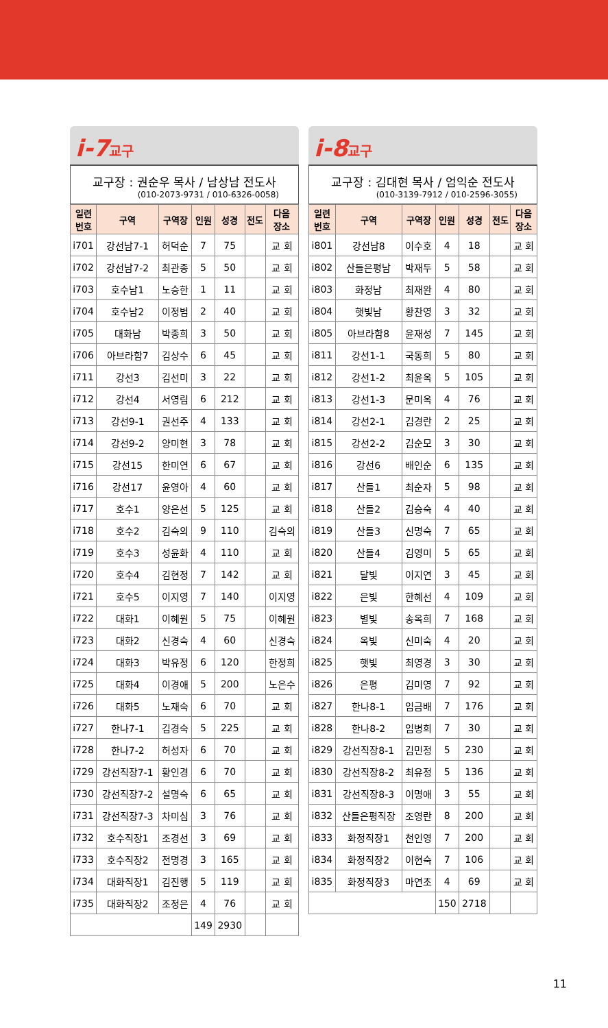i-7교구
교구장 : 권순우 목사 / 남상남 전도사
(010-2073-9731 / 010-6326-0058)
| 일련 번호 | 구역 | 구역장 | 인원 | 성경 | 전도 | 다음 장소 |
| --- | --- | --- | --- | --- | --- | --- |
| i701 | 강선남7-1 | 허덕순 | 7 | 75 | | 교 회 |
| i702 | 강선남7-2 | 최관종 | 5 | 50 | | 교 회 |
| i703 | 호수남1 | 노승한 | 1 | 11 | | 교 회 |
| i704 | 호수남2 | 이정범 | 2 | 40 | | 교 회 |
| i705 | 대화남 | 박종희 | 3 | 50 | | 교 회 |
| i706 | 아브라함7 | 김상수 | 6 | 45 | | 교 회 |
| i711 | 강선3 | 김선미 | 3 | 22 | | 교 회 |
| i712 | 강선4 | 서영림 | 6 | 212 | | 교 회 |
| i713 | 강선9-1 | 권선주 | 4 | 133 | | 교 회 |
| i714 | 강선9-2 | 양미현 | 3 | 78 | | 교 회 |
| i715 | 강선15 | 한미연 | 6 | 67 | | 교 회 |
| i716 | 강선17 | 윤영아 | 4 | 60 | | 교 회 |
| i717 | 호수1 | 양은선 | 5 | 125 | | 교 회 |
| i718 | 호수2 | 김숙의 | 9 | 110 | | 김숙의 |
| i719 | 호수3 | 성윤화 | 4 | 110 | | 교 회 |
| i720 | 호수4 | 김현정 | 7 | 142 | | 교 회 |
| i721 | 호수5 | 이지영 | 7 | 140 | | 이지영 |
| i722 | 대화1 | 이혜원 | 5 | 75 | | 이혜원 |
| i723 | 대화2 | 신경숙 | 4 | 60 | | 신경숙 |
| i724 | 대화3 | 박유정 | 6 | 120 | | 한정희 |
| i725 | 대화4 | 이경애 | 5 | 200 | | 노은수 |
| i726 | 대화5 | 노재숙 | 6 | 70 | | 교 회 |
| i727 | 한나7-1 | 김경숙 | 5 | 225 | | 교 회 |
| i728 | 한나7-2 | 허성자 | 6 | 70 | | 교 회 |
| i729 | 강선직장7-1 | 황인경 | 6 | 70 | | 교 회 |
| i730 | 강선직장7-2 | 설명숙 | 6 | 65 | | 교 회 |
| i731 | 강선직장7-3 | 차미심 | 3 | 76 | | 교 회 |
| i732 | 호수직장1 | 조경선 | 3 | 69 | | 교 회 |
| i733 | 호수직장2 | 전명경 | 3 | 165 | | 교 회 |
| i734 | 대화직장1 | 김진행 | 5 | 119 | | 교 회 |
| i735 | 대화직장2 | 조정은 | 4 | 76 | | 교 회 |
| | | | 149 | 2930 | | |
i-8교구
교구장 : 김대현 목사 / 엄익순 전도사
(010-3139-7912 / 010-2596-3055)
| 일련 번호 | 구역 | 구역장 | 인원 | 성경 | 전도 | 다음 장소 |
| --- | --- | --- | --- | --- | --- | --- |
| i801 | 강선남8 | 이수호 | 4 | 18 | | 교 회 |
| i802 | 산들은평남 | 박재두 | 5 | 58 | | 교 회 |
| i803 | 화정남 | 최재완 | 4 | 80 | | 교 회 |
| i804 | 햇빛남 | 황찬영 | 3 | 32 | | 교 회 |
| i805 | 아브라함8 | 윤재성 | 7 | 145 | | 교 회 |
| i811 | 강선1-1 | 국동희 | 5 | 80 | | 교 회 |
| i812 | 강선1-2 | 최윤옥 | 5 | 105 | | 교 회 |
| i813 | 강선1-3 | 문미옥 | 4 | 76 | | 교 회 |
| i814 | 강선2-1 | 김경란 | 2 | 25 | | 교 회 |
| i815 | 강선2-2 | 김순모 | 3 | 30 | | 교 회 |
| i816 | 강선6 | 배인순 | 6 | 135 | | 교 회 |
| i817 | 산들1 | 최순자 | 5 | 98 | | 교 회 |
| i818 | 산들2 | 김승숙 | 4 | 40 | | 교 회 |
| i819 | 산들3 | 신명숙 | 7 | 65 | | 교 회 |
| i820 | 산들4 | 김영미 | 5 | 65 | | 교 회 |
| i821 | 달빛 | 이지연 | 3 | 45 | | 교 회 |
| i822 | 은빛 | 한혜선 | 4 | 109 | | 교 회 |
| i823 | 별빛 | 송옥희 | 7 | 168 | | 교 회 |
| i824 | 옥빛 | 신미숙 | 4 | 20 | | 교 회 |
| i825 | 햇빛 | 최영경 | 3 | 30 | | 교 회 |
| i826 | 은평 | 김미영 | 7 | 92 | | 교 회 |
| i827 | 한나8-1 | 임금배 | 7 | 176 | | 교 회 |
| i828 | 한나8-2 | 임병희 | 7 | 30 | | 교 회 |
| i829 | 강선직장8-1 | 김민정 | 5 | 230 | | 교 회 |
| i830 | 강선직장8-2 | 최유정 | 5 | 136 | | 교 회 |
| i831 | 강선직장8-3 | 이명애 | 3 | 55 | | 교 회 |
| i832 | 산들은평직장 | 조영란 | 8 | 200 | | 교 회 |
| i833 | 화정직장1 | 천인영 | 7 | 200 | | 교 회 |
| i834 | 화정직장2 | 이현숙 | 7 | 106 | | 교 회 |
| i835 | 화정직장3 | 마연초 | 4 | 69 | | 교 회 |
| | | | 150 | 2718 | | |
11